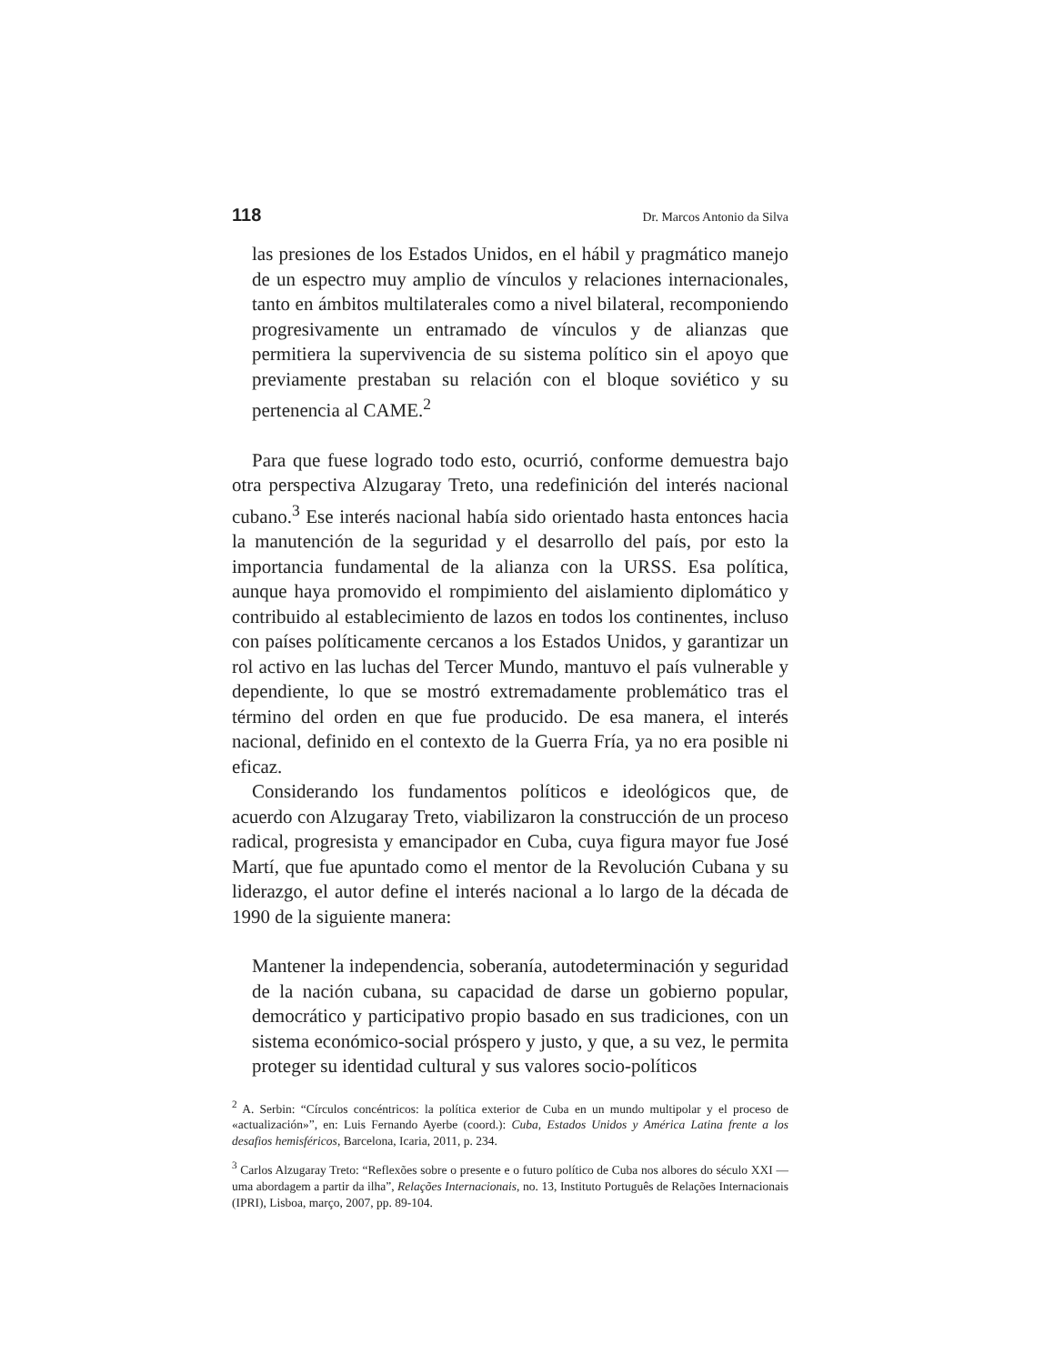118 Dr. Marcos Antonio da Silva
las presiones de los Estados Unidos, en el hábil y pragmático manejo de un espectro muy amplio de vínculos y relaciones internacionales, tanto en ámbitos multilaterales como a nivel bilateral, recomponiendo progresivamente un entramado de vínculos y de alianzas que permitiera la supervivencia de su sistema político sin el apoyo que previamente prestaban su relación con el bloque soviético y su pertenencia al CAME.<sup>2</sup>
Para que fuese logrado todo esto, ocurrió, conforme demuestra bajo otra perspectiva Alzugaray Treto, una redefinición del interés nacional cubano.<sup>3</sup> Ese interés nacional había sido orientado hasta entonces hacia la manutención de la seguridad y el desarrollo del país, por esto la importancia fundamental de la alianza con la URSS. Esa política, aunque haya promovido el rompimiento del aislamiento diplomático y contribuido al establecimiento de lazos en todos los continentes, incluso con países políticamente cercanos a los Estados Unidos, y garantizar un rol activo en las luchas del Tercer Mundo, mantuvo el país vulnerable y dependiente, lo que se mostró extremadamente problemático tras el término del orden en que fue producido. De esa manera, el interés nacional, definido en el contexto de la Guerra Fría, ya no era posible ni eficaz.
Considerando los fundamentos políticos e ideológicos que, de acuerdo con Alzugaray Treto, viabilizaron la construcción de un proceso radical, progresista y emancipador en Cuba, cuya figura mayor fue José Martí, que fue apuntado como el mentor de la Revolución Cubana y su liderazgo, el autor define el interés nacional a lo largo de la década de 1990 de la siguiente manera:
Mantener la independencia, soberanía, autodeterminación y seguridad de la nación cubana, su capacidad de darse un gobierno popular, democrático y participativo propio basado en sus tradiciones, con un sistema económico-social próspero y justo, y que, a su vez, le permita proteger su identidad cultural y sus valores socio-políticos
<sup>2</sup> A. Serbin: “Círculos concéntricos: la política exterior de Cuba en un mundo multipolar y el proceso de «actualización»”, en: Luis Fernando Ayerbe (coord.): Cuba, Estados Unidos y América Latina frente a los desafios hemisféricos, Barcelona, Icaria, 2011, p. 234.
<sup>3</sup> Carlos Alzugaray Treto: “Reflexões sobre o presente e o futuro político de Cuba nos albores do século XXI —uma abordagem a partir da ilha”, Relações Internacionais, no. 13, Instituto Português de Relações Internacionais (IPRI), Lisboa, março, 2007, pp. 89-104.